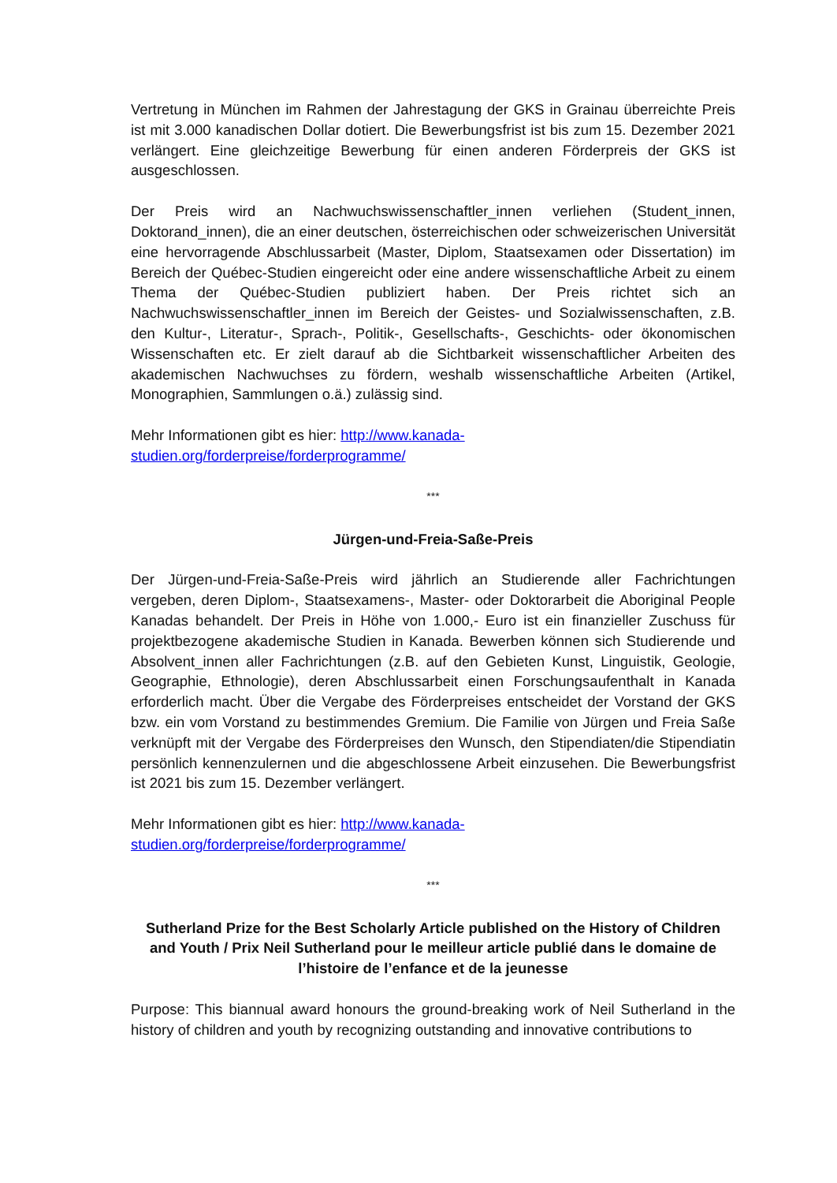Vertretung in München im Rahmen der Jahrestagung der GKS in Grainau überreichte Preis ist mit 3.000 kanadischen Dollar dotiert. Die Bewerbungsfrist ist bis zum 15. Dezember 2021 verlängert. Eine gleichzeitige Bewerbung für einen anderen Förderpreis der GKS ist ausgeschlossen.
Der Preis wird an Nachwuchswissenschaftler_innen verliehen (Student_innen, Doktorand_innen), die an einer deutschen, österreichischen oder schweizerischen Universität eine hervorragende Abschlussarbeit (Master, Diplom, Staatsexamen oder Dissertation) im Bereich der Québec-Studien eingereicht oder eine andere wissenschaftliche Arbeit zu einem Thema der Québec-Studien publiziert haben. Der Preis richtet sich an Nachwuchswissenschaftler_innen im Bereich der Geistes- und Sozialwissenschaften, z.B. den Kultur-, Literatur-, Sprach-, Politik-, Gesellschafts-, Geschichts- oder ökonomischen Wissenschaften etc. Er zielt darauf ab die Sichtbarkeit wissenschaftlicher Arbeiten des akademischen Nachwuchses zu fördern, weshalb wissenschaftliche Arbeiten (Artikel, Monographien, Sammlungen o.ä.) zulässig sind.
Mehr Informationen gibt es hier: http://www.kanada-
studien.org/forderpreise/forderprogramme/
***
Jürgen-und-Freia-Saße-Preis
Der Jürgen-und-Freia-Saße-Preis wird jährlich an Studierende aller Fachrichtungen vergeben, deren Diplom-, Staatsexamens-, Master- oder Doktorarbeit die Aboriginal People Kanadas behandelt. Der Preis in Höhe von 1.000,- Euro ist ein finanzieller Zuschuss für projektbezogene akademische Studien in Kanada. Bewerben können sich Studierende und Absolvent_innen aller Fachrichtungen (z.B. auf den Gebieten Kunst, Linguistik, Geologie, Geographie, Ethnologie), deren Abschlussarbeit einen Forschungsaufenthalt in Kanada erforderlich macht. Über die Vergabe des Förderpreises entscheidet der Vorstand der GKS bzw. ein vom Vorstand zu bestimmendes Gremium. Die Familie von Jürgen und Freia Saße verknüpft mit der Vergabe des Förderpreises den Wunsch, den Stipendiaten/die Stipendiatin persönlich kennenzulernen und die abgeschlossene Arbeit einzusehen. Die Bewerbungsfrist ist 2021 bis zum 15. Dezember verlängert.
Mehr Informationen gibt es hier: http://www.kanada-
studien.org/forderpreise/forderprogramme/
***
Sutherland Prize for the Best Scholarly Article published on the History of Children and Youth / Prix Neil Sutherland pour le meilleur article publié dans le domaine de l’histoire de l’enfance et de la jeunesse
Purpose: This biannual award honours the ground-breaking work of Neil Sutherland in the history of children and youth by recognizing outstanding and innovative contributions to